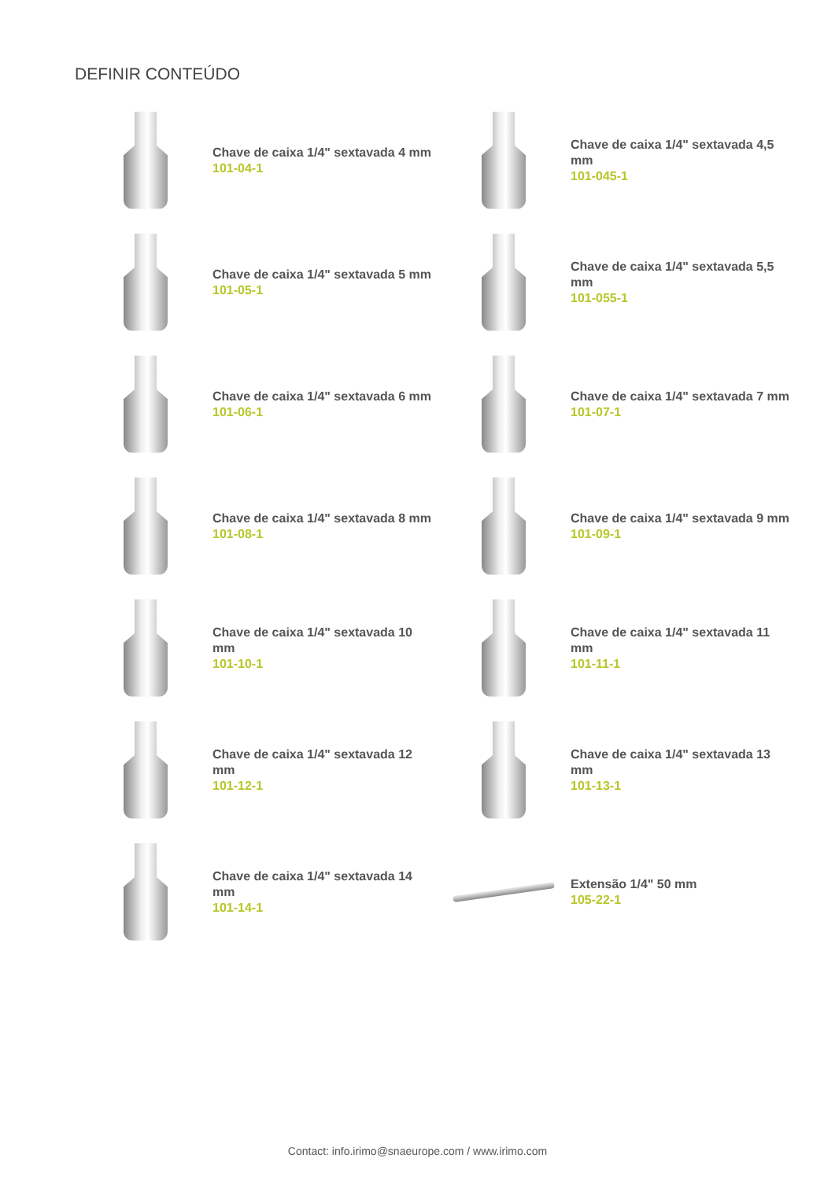DEFINIR CONTEÚDO
Chave de caixa 1/4" sextavada 4 mm
101-04-1
Chave de caixa 1/4" sextavada 4,5 mm
101-045-1
Chave de caixa 1/4" sextavada 5 mm
101-05-1
Chave de caixa 1/4" sextavada 5,5 mm
101-055-1
Chave de caixa 1/4" sextavada 6 mm
101-06-1
Chave de caixa 1/4" sextavada 7 mm
101-07-1
Chave de caixa 1/4" sextavada 8 mm
101-08-1
Chave de caixa 1/4" sextavada 9 mm
101-09-1
Chave de caixa 1/4" sextavada 10 mm
101-10-1
Chave de caixa 1/4" sextavada 11 mm
101-11-1
Chave de caixa 1/4" sextavada 12 mm
101-12-1
Chave de caixa 1/4" sextavada 13 mm
101-13-1
Chave de caixa 1/4" sextavada 14 mm
101-14-1
Extensão 1/4" 50 mm
105-22-1
Contact: info.irimo@snaeurope.com / www.irimo.com